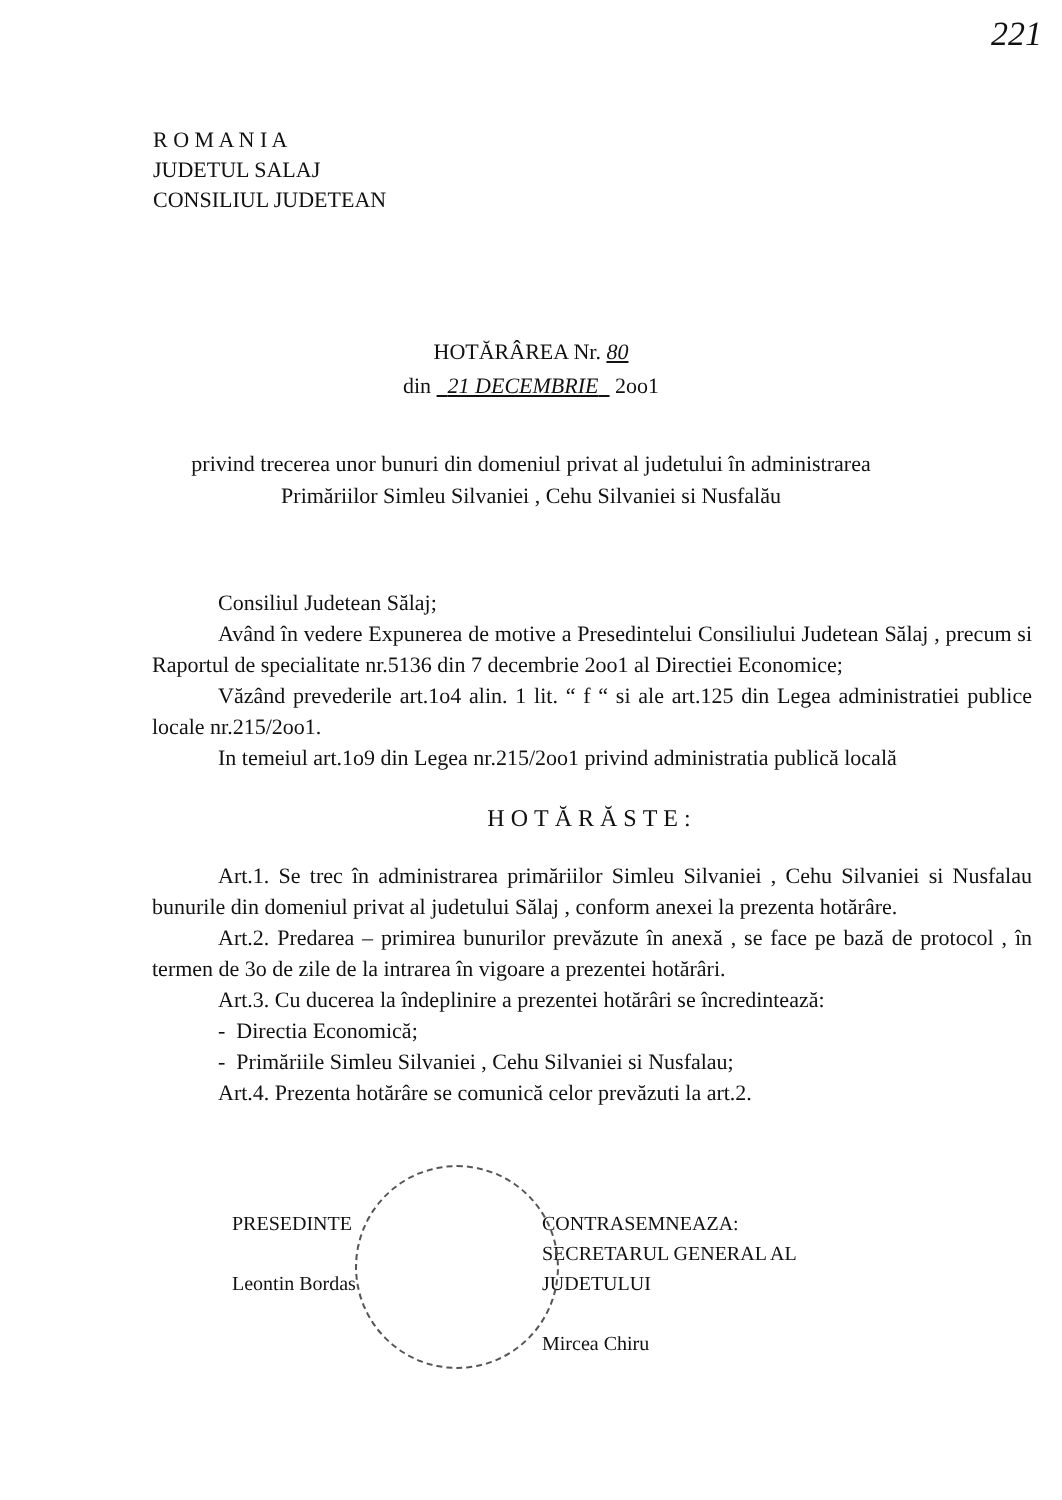221
R O M A N I A
JUDETUL SALAJ
CONSILIUL JUDETEAN
HOTĂRÂREA Nr. 80
din 21 DECEMBRIE 2oo1
privind trecerea unor bunuri din domeniul privat al judetului în administrarea
Primăriilor Simleu Silvaniei , Cehu Silvaniei si Nusfalău
Consiliul Judetean Sălaj;
Având în vedere Expunerea de motive a Presedintelui Consiliului Judetean Sălaj , precum si Raportul de specialitate nr.5136 din 7 decembrie 2oo1 al Directiei Economice;
Văzând prevederile art.1o4 alin. 1 lit. “ f “ si ale art.125 din Legea administratiei publice locale nr.215/2oo1.
In temeiul art.1o9 din Legea nr.215/2oo1 privind administratia publică locală
HOTĂRĂSTE:
Art.1. Se trec în administrarea primăriilor Simleu Silvaniei , Cehu Silvaniei si Nusfalau bunurile din domeniul privat al judetului Sălaj , conform anexei la prezenta hotărâre.
Art.2. Predarea – primirea bunurilor prevăzute în anexă , se face pe bază de protocol , în termen de 3o de zile de la intrarea în vigoare a prezentei hotărâri.
Art.3. Cu ducerea la îndeplinire a prezentei hotărâri se încredintează:
- Directia Economică;
- Primăriile Simleu Silvaniei , Cehu Silvaniei si Nusfalau;
Art.4. Prezenta hotărâre se comunică celor prevăzuti la art.2.
PRESEDINTE
Leontin Bordas
CONTRASEMNEAZA:
SECRETARUL GENERAL AL
JUDETULUI
Mircea Chiru